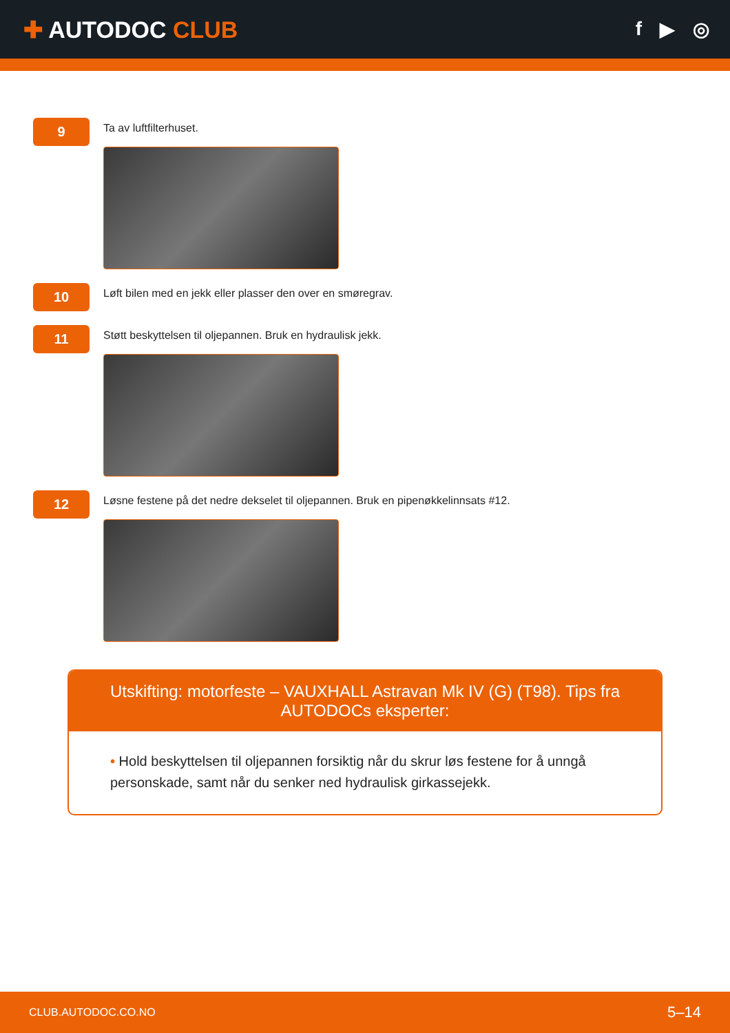✚ AUTODOC CLUB
f ▶ ◎
9
Ta av luftfilterhuset.
10
Løft bilen med en jekk eller plasser den over en smøregrav.
11
Støtt beskyttelsen til oljepannen. Bruk en hydraulisk jekk.
12
Løsne festene på det nedre dekselet til oljepannen. Bruk en pipenøkkelinnsats #12.
Utskifting: motorfeste – VAUXHALL Astravan Mk IV (G) (T98). Tips fra AUTODOCs eksperter:
• Hold beskyttelsen til oljepannen forsiktig når du skrur løs festene for å unngå personskade, samt når du senker ned hydraulisk girkassejekk.
CLUB.AUTODOC.CO.NO 5–14